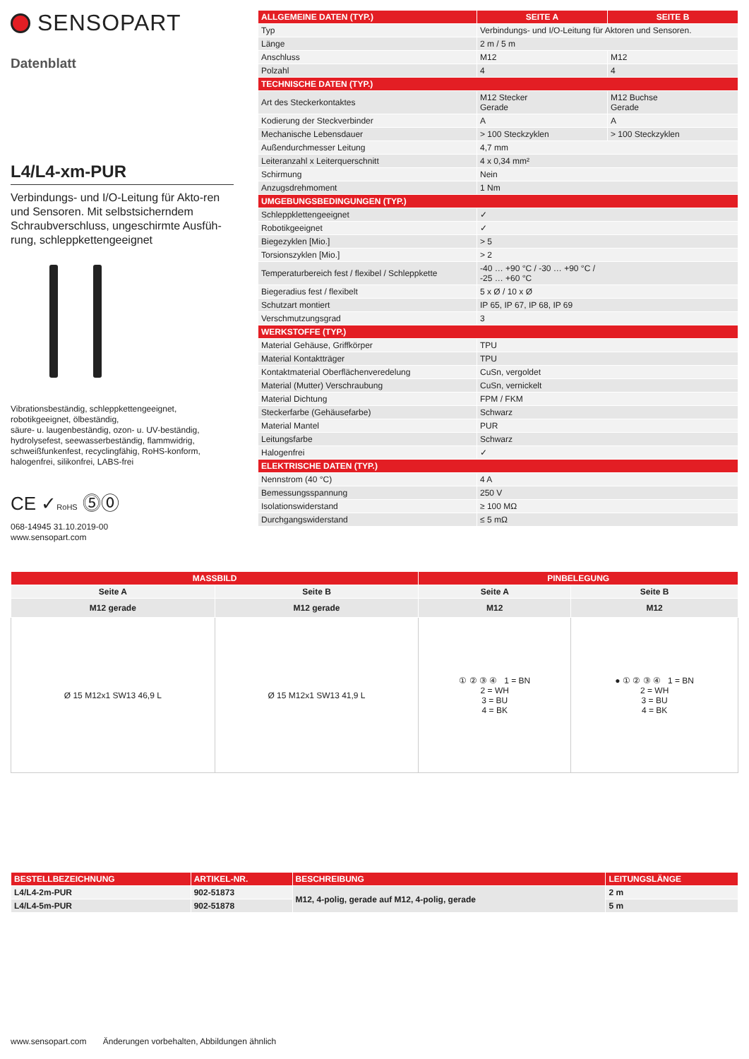SENSOPART
Datenblatt
L4/L4-xm-PUR
Verbindungs- und I/O-Leitung für Akto-ren und Sensoren. Mit selbstsicherndem Schraubverschluss, ungeschirmte Ausfüh-rung, schleppkettengeeignet
Vibrationsbeständig, schleppkettengeeignet, robotikgeeignet, ölbeständig,
säure- u. laugenbeständig, ozon- u. UV-beständig, hydrolysefest, seewasserbeständig, flammwidrig, schweißfunkenfest, recyclingfähig, RoHS-konform, halogenfrei, silikonfrei, LABS-frei
CE ✓RoHS ⓹⓪
068-14945 31.10.2019-00
www.sensopart.com
| ALLGEMEINE DATEN (TYP.) | SEITE A | SEITE B |
| --- | --- | --- |
| Typ | Verbindungs- und I/O-Leitung für Aktoren und Sensoren. | |
| Länge | 2 m / 5 m | |
| Anschluss | M12 | M12 |
| Polzahl | 4 | 4 |
| TECHNISCHE DATEN (TYP.) | | |
| Art des Steckerkontaktes | M12 Stecker Gerade | M12 Buchse Gerade |
| Kodierung der Steckverbinder | A | A |
| Mechanische Lebensdauer | > 100 Steckzyklen | > 100 Steckzyklen |
| Außendurchmesser Leitung | 4,7 mm | |
| Leiteranzahl x Leiterquerschnitt | 4 x 0,34 mm² | |
| Schirmung | Nein | |
| Anzugsdrehmoment | 1 Nm | |
| UMGEBUNGSBEDINGUNGEN (TYP.) | | |
| Schleppklettengeeignet | ✓ | |
| Robotikgeeignet | ✓ | |
| Biegezyklen [Mio.] | > 5 | |
| Torsionszyklen [Mio.] | > 2 | |
| Temperaturbereich fest / flexibel / Schleppkette | -40 … +90 °C / -30 … +90 °C / -25 … +60 °C | |
| Biegeradius fest / flexibelt | 5 x Ø / 10 x Ø | |
| Schutzart montiert | IP 65, IP 67, IP 68, IP 69 | |
| Verschmutzungsgrad | 3 | |
| WERKSTOFFE (TYP.) | | |
| Material Gehäuse, Griffkörper | TPU | |
| Material Kontaktträger | TPU | |
| Kontaktmaterial Oberflächenveredelung | CuSn, vergoldet | |
| Material (Mutter) Verschraubung | CuSn, vernickelt | |
| Material Dichtung | FPM / FKM | |
| Steckerfarbe (Gehäusefarbe) | Schwarz | |
| Material Mantel | PUR | |
| Leitungsfarbe | Schwarz | |
| Halogenfrei | ✓ | |
| ELEKTRISCHE DATEN (TYP.) | | |
| Nennstrom (40 °C) | 4 A | |
| Bemessungsspannung | 250 V | |
| Isolationswiderstand | ≥ 100 MΩ | |
| Durchgangswiderstand | ≤ 5 mΩ | |
| MASSBILD | | PINBELEGUNG | |
| --- | --- | --- | --- |
| Seite A | Seite B | Seite A | Seite B |
| M12 gerade | M12 gerade | M12 | M12 |
| Ø 15 M12x1 SW13 46,9 L | Ø 15 M12x1 SW13 41,9 L | ① ② ③ ④ 1 = BN 2 = WH 3 = BU 4 = BK | ● ① ② ③ ④ 1 = BN 2 = WH 3 = BU 4 = BK |
| BESTELLBEZEICHNUNG | ARTIKEL-NR. | BESCHREIBUNG | LEITUNGSLÄNGE |
| --- | --- | --- | --- |
| L4/L4-2m-PUR | 902-51873 | M12, 4-polig, gerade auf M12, 4-polig, gerade | 2 m |
| L4/L4-5m-PUR | 902-51878 | | 5 m |
www.sensopart.com Änderungen vorbehalten, Abbildungen ähnlich